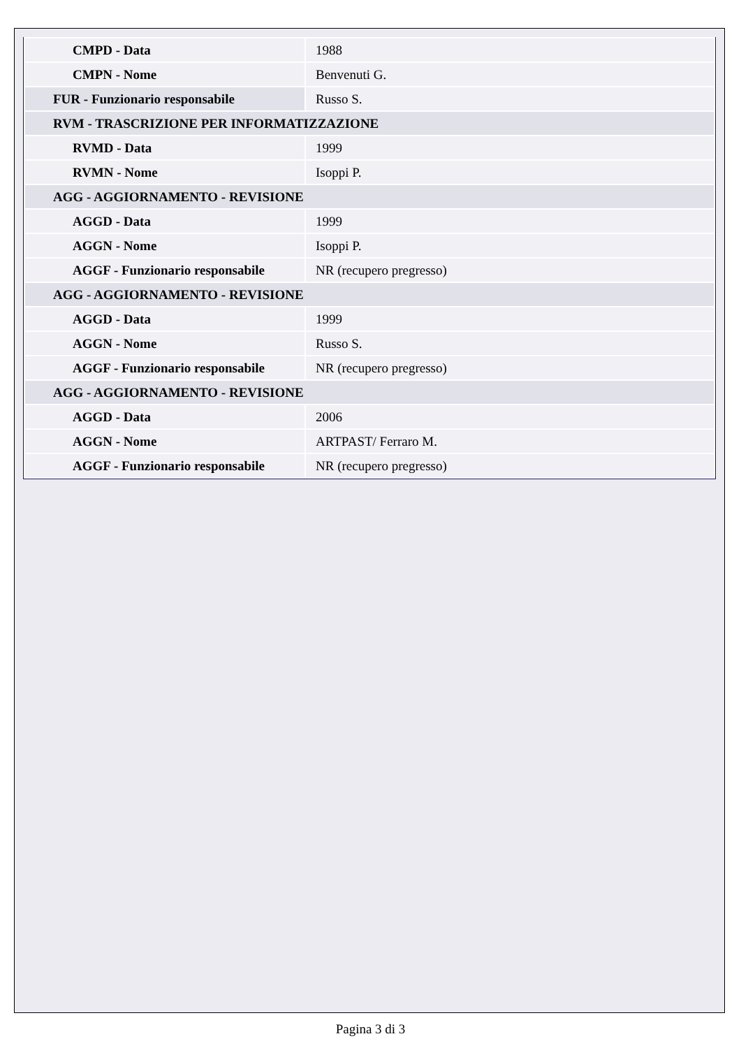| CMPD - Data | 1988 |
| CMPN - Nome | Benvenuti G. |
| FUR - Funzionario responsabile | Russo S. |
| RVM - TRASCRIZIONE PER INFORMATIZZAZIONE | |
| RVMD - Data | 1999 |
| RVMN - Nome | Isoppi P. |
| AGG - AGGIORNAMENTO - REVISIONE | |
| AGGD - Data | 1999 |
| AGGN - Nome | Isoppi P. |
| AGGF - Funzionario responsabile | NR (recupero pregresso) |
| AGG - AGGIORNAMENTO - REVISIONE | |
| AGGD - Data | 1999 |
| AGGN - Nome | Russo S. |
| AGGF - Funzionario responsabile | NR (recupero pregresso) |
| AGG - AGGIORNAMENTO - REVISIONE | |
| AGGD - Data | 2006 |
| AGGN - Nome | ARTPAST/ Ferraro M. |
| AGGF - Funzionario responsabile | NR (recupero pregresso) |
Pagina 3 di 3